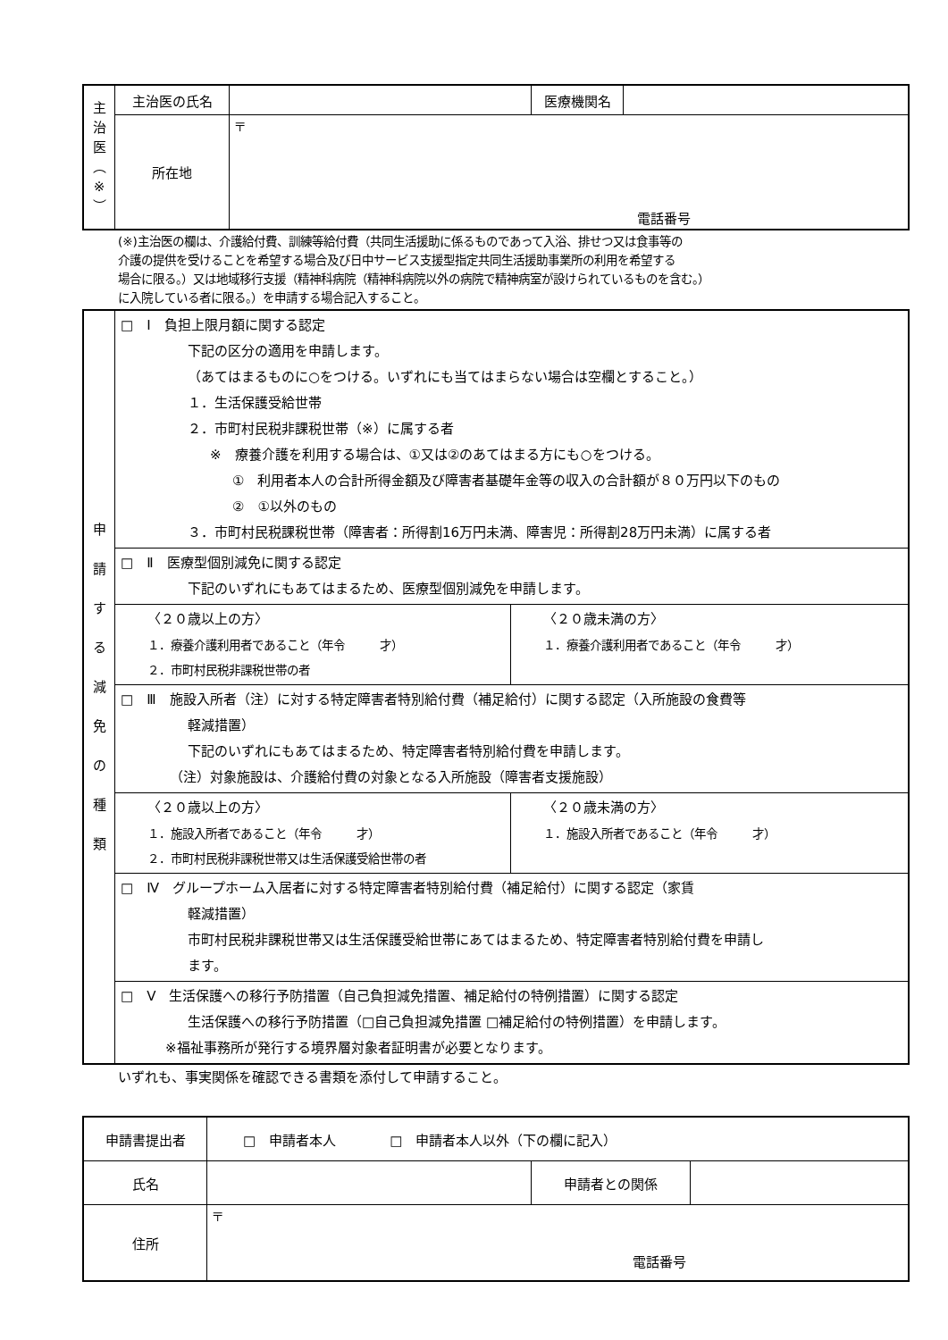| 主 治 医 ︵ ※ ︶ | 主治医の氏名 | | 医療機関名 | |
| | 所在地 | 〒 電話番号 | | |
(※)主治医の欄は、介護給付費、訓練等給付費（共同生活援助に係るものであって入浴、排せつ又は食事等の
介護の提供を受けることを希望する場合及び日中サービス支援型指定共同生活援助事業所の利用を希望する
場合に限る。）又は地域移行支援（精神科病院（精神科病院以外の病院で精神病室が設けられているものを含む。）
に入院している者に限る。）を申請する場合記入すること。
| 申 請 す る 減 免 の 種 類 | □ Ⅰ 負担上限月額に関する認定 下記の区分の適用を申請します。 （あてはまるものに○をつける。いずれにも当てはまらない場合は空欄とすること。） １．生活保護受給世帯 ２．市町村民税非課税世帯（※）に属する者 ※ 療養介護を利用する場合は、①又は②のあてはまる方にも○をつける。 ① 利用者本人の合計所得金額及び障害者基礎年金等の収入の合計額が８０万円以下のもの ② ①以外のもの ３．市町村民税課税世帯（障害者：所得割16万円未満、障害児：所得割28万円未満）に属する者 | |
| | □ Ⅱ 医療型個別減免に関する認定 下記のいずれにもあてはまるため、医療型個別減免を申請します。 | |
| | 〈２０歳以上の方〉 １．療養介護利用者であること（年令 才） ２．市町村民税非課税世帯の者 | 〈２０歳未満の方〉 １．療養介護利用者であること（年令 才） |
| | □ Ⅲ 施設入所者（注）に対する特定障害者特別給付費（補足給付）に関する認定（入所施設の食費等 軽減措置） 下記のいずれにもあてはまるため、特定障害者特別給付費を申請します。 （注）対象施設は、介護給付費の対象となる入所施設（障害者支援施設） | |
| | 〈２０歳以上の方〉 １．施設入所者であること（年令 才） ２．市町村民税非課税世帯又は生活保護受給世帯の者 | 〈２０歳未満の方〉 １．施設入所者であること（年令 才） |
| | □ Ⅳ グループホーム入居者に対する特定障害者特別給付費（補足給付）に関する認定（家賃 軽減措置） 市町村民税非課税世帯又は生活保護受給世帯にあてはまるため、特定障害者特別給付費を申請し ます。 | |
| | □ Ⅴ 生活保護への移行予防措置（自己負担減免措置、補足給付の特例措置）に関する認定 生活保護への移行予防措置（□自己負担減免措置 □補足給付の特例措置）を申請します。 ※福祉事務所が発行する境界層対象者証明書が必要となります。 | |
いずれも、事実関係を確認できる書類を添付して申請すること。
| 申請書提出者 | □ 申請者本人 □ 申請者本人以外（下の欄に記入） | | |
| 氏名 | | 申請者との関係 | |
| 住所 | 〒 電話番号 | | |